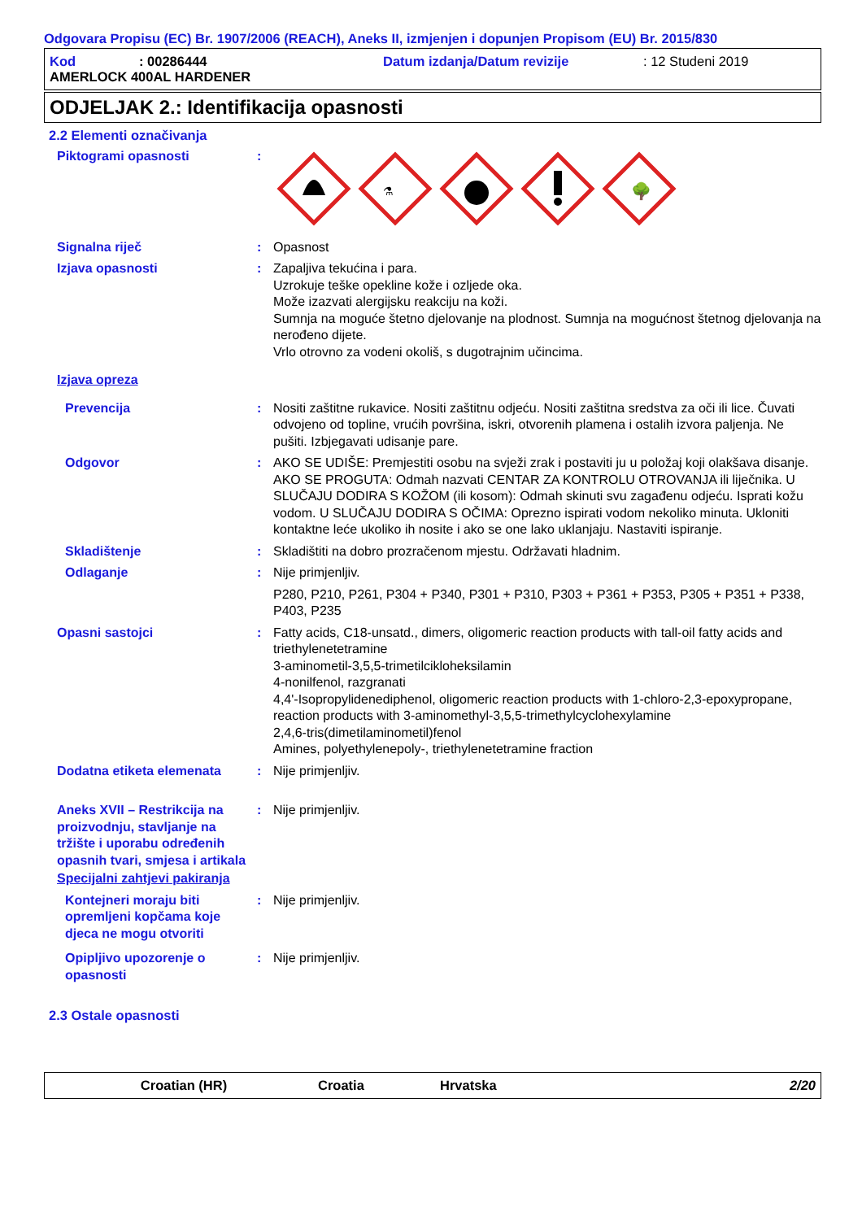Odgovara Propisu (EC) Br. 1907/2006 (REACH), Aneks II, izmjenjen i dopunjen Propisom (EU) Br. 2015/830
Kod: 00286444 Datum izdanja/Datum revizije: 12 Studeni 2019
AMERLOCK 400AL HARDENER
ODJELJAK 2.: Identifikacija opasnosti
2.2 Elementi označivanja
Piktogrami opasnosti :
⚗
🌳
Signalna riječ : Opasnost
Izjava opasnosti : Zapaljiva tekućina i para.
Uzrokuje teške opekline kože i ozljede oka.
Može izazvati alergijsku reakciju na koži.
Sumnja na moguće štetno djelovanje na plodnost. Sumnja na mogućnost štetnog djelovanja na nerođeno dijete.
Vrlo otrovno za vodeni okoliš, s dugotrajnim učincima.
Izjava opreza
Prevencija : Nositi zaštitne rukavice. Nositi zaštitnu odjeću. Nositi zaštitna sredstva za oči ili lice. Čuvati odvojeno od topline, vrućih površina, iskri, otvorenih plamena i ostalih izvora paljenja. Ne pušiti. Izbjegavati udisanje pare.
Odgovor : AKO SE UDIŠE: Premjestiti osobu na svježi zrak i postaviti ju u položaj koji olakšava disanje. AKO SE PROGUTA: Odmah nazvati CENTAR ZA KONTROLU OTROVANJA ili liječnika. U SLUČAJU DODIRA S KOŽOM (ili kosom): Odmah skinuti svu zagađenu odjeću. Isprati kožu vodom. U SLUČAJU DODIRA S OČIMA: Oprezno ispirati vodom nekoliko minuta. Ukloniti kontaktne leće ukoliko ih nosite i ako se one lako uklanjaju. Nastaviti ispiranje.
Skladištenje : Skladištiti na dobro prozračenom mjestu. Održavati hladnim.
Odlaganje : Nije primjenljiv.
P280, P210, P261, P304 + P340, P301 + P310, P303 + P361 + P353, P305 + P351 + P338, P403, P235
Opasni sastojci : Fatty acids, C18-unsatd., dimers, oligomeric reaction products with tall-oil fatty acids and triethylenetetramine
3-aminometil-3,5,5-trimetilcikloheksilamin
4-nonilfenol, razgranati
4,4'-Isopropylidenediphenol, oligomeric reaction products with 1-chloro-2,3-epoxypropane, reaction products with 3-aminomethyl-3,5,5-trimethylcyclohexylamine
2,4,6-tris(dimetilaminometil)fenol
Amines, polyethylenepoly-, triethylenetetramine fraction
Dodatna etiketa elemenata : Nije primjenljiv.
Aneks XVII – Restrikcija na proizvodnju, stavljanje na tržište i uporabu određenih opasnih tvari, smjesa i artikala
: Nije primjenljiv.
Specijalni zahtjevi pakiranja
Kontejneri moraju biti opremljeni kopčama koje djeca ne mogu otvoriti
: Nije primjenljiv.
Opipljivo upozorenje o opasnosti
: Nije primjenljiv.
2.3 Ostale opasnosti
Croatian (HR) Croatia Hrvatska 2/20